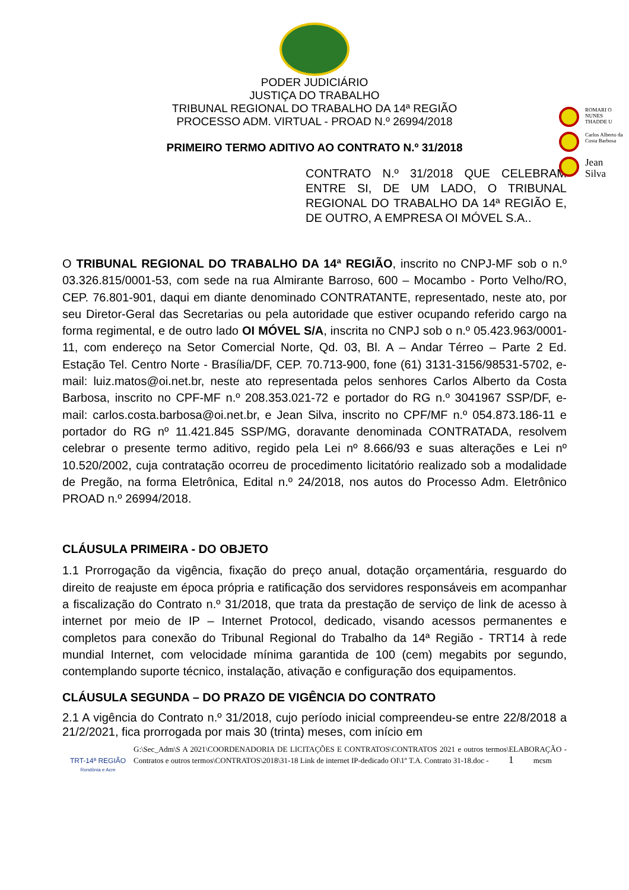ROMARI O NUNES THADDE U
Carlos Alberto da Costa Barbosa
Jean Silva
PODER JUDICIÁRIO
JUSTIÇA DO TRABALHO
TRIBUNAL REGIONAL DO TRABALHO DA 14ª REGIÃO
PROCESSO ADM. VIRTUAL - PROAD N.º 26994/2018
PRIMEIRO TERMO ADITIVO AO CONTRATO N.º 31/2018
CONTRATO N.º 31/2018 QUE CELEBRAM ENTRE SI, DE UM LADO, O TRIBUNAL REGIONAL DO TRABALHO DA 14ª REGIÃO E, DE OUTRO, A EMPRESA OI MÓVEL S.A..
O TRIBUNAL REGIONAL DO TRABALHO DA 14ª REGIÃO, inscrito no CNPJ-MF sob o n.º 03.326.815/0001-53, com sede na rua Almirante Barroso, 600 – Mocambo - Porto Velho/RO, CEP. 76.801-901, daqui em diante denominado CONTRATANTE, representado, neste ato, por seu Diretor-Geral das Secretarias ou pela autoridade que estiver ocupando referido cargo na forma regimental, e de outro lado OI MÓVEL S/A, inscrita no CNPJ sob o n.º 05.423.963/0001-11, com endereço na Setor Comercial Norte, Qd. 03, Bl. A – Andar Térreo – Parte 2 Ed. Estação Tel. Centro Norte - Brasília/DF, CEP. 70.713-900, fone (61) 3131-3156/98531-5702, e-mail: luiz.matos@oi.net.br, neste ato representada pelos senhores Carlos Alberto da Costa Barbosa, inscrito no CPF-MF n.º 208.353.021-72 e portador do RG n.º 3041967 SSP/DF, e-mail: carlos.costa.barbosa@oi.net.br, e Jean Silva, inscrito no CPF/MF n.º 054.873.186-11 e portador do RG nº 11.421.845 SSP/MG, doravante denominada CONTRATADA, resolvem celebrar o presente termo aditivo, regido pela Lei nº 8.666/93 e suas alterações e Lei nº 10.520/2002, cuja contratação ocorreu de procedimento licitatório realizado sob a modalidade de Pregão, na forma Eletrônica, Edital n.º 24/2018, nos autos do Processo Adm. Eletrônico PROAD n.º 26994/2018.
CLÁUSULA PRIMEIRA - DO OBJETO
1.1 Prorrogação da vigência, fixação do preço anual, dotação orçamentária, resguardo do direito de reajuste em época própria e ratificação dos servidores responsáveis em acompanhar a fiscalização do Contrato n.º 31/2018, que trata da prestação de serviço de link de acesso à internet por meio de IP – Internet Protocol, dedicado, visando acessos permanentes e completos para conexão do Tribunal Regional do Trabalho da 14ª Região - TRT14 à rede mundial Internet, com velocidade mínima garantida de 100 (cem) megabits por segundo, contemplando suporte técnico, instalação, ativação e configuração dos equipamentos.
CLÁUSULA SEGUNDA – DO PRAZO DE VIGÊNCIA DO CONTRATO
2.1 A vigência do Contrato n.º 31/2018, cujo período inicial compreendeu-se entre 22/8/2018 a 21/2/2021, fica prorrogada por mais 30 (trinta) meses, com início em
TRT-14ª REGIÃO
Rondônia e Acre
G:\Sec_Adm\S A 2021\COORDENADORIA DE LICITAÇÕES E CONTRATOS\CONTRATOS 2021 e outros termos\ELABORAÇÃO - Contratos e outros termos\CONTRATOS\2018\31-18 Link de internet IP-dedicado OI\1º T.A. Contrato 31-18.doc - 1 mcsm